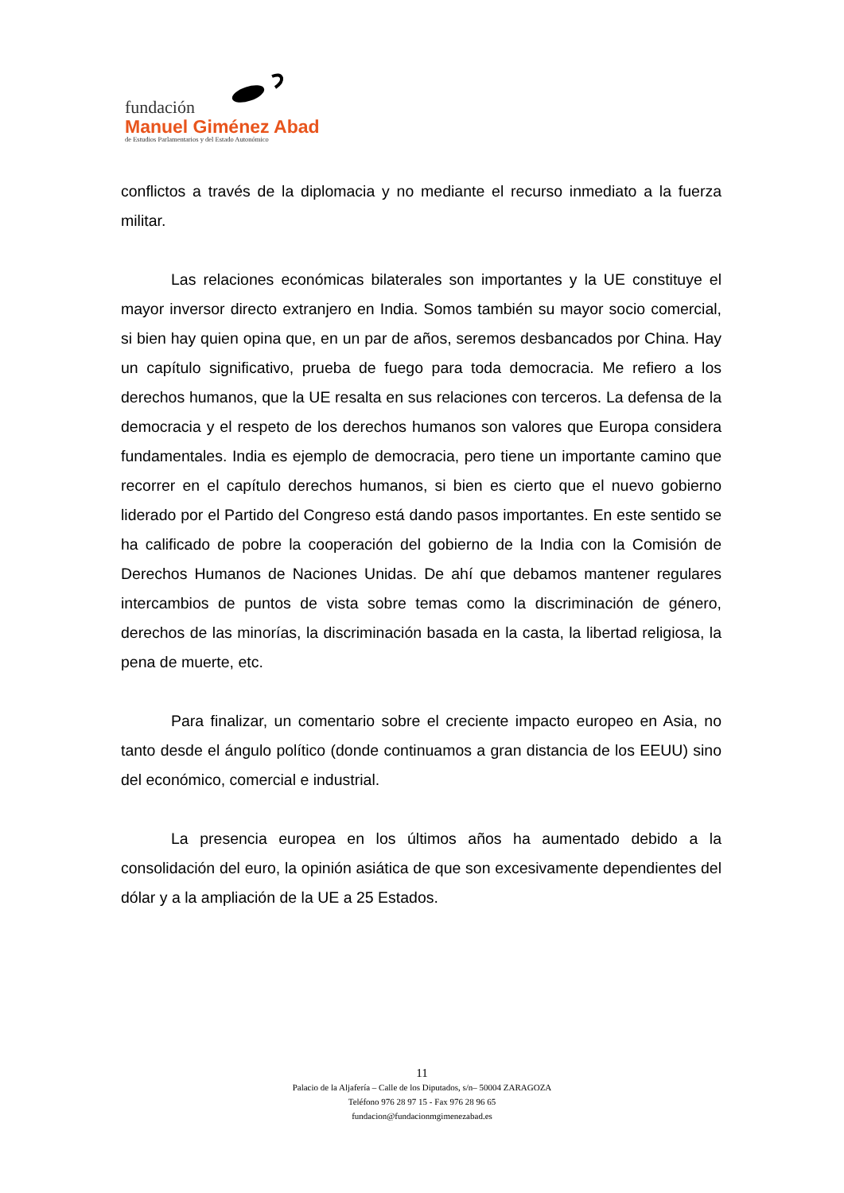fundación
Manuel Giménez Abad
de Estudios Parlamentarios y del Estado Autonómico
conflictos a través de la diplomacia y no mediante el recurso inmediato a la fuerza militar.
Las relaciones económicas bilaterales son importantes y la UE constituye el mayor inversor directo extranjero en India. Somos también su mayor socio comercial, si bien hay quien opina que, en un par de años, seremos desbancados por China. Hay un capítulo significativo, prueba de fuego para toda democracia. Me refiero a los derechos humanos, que la UE resalta en sus relaciones con terceros. La defensa de la democracia y el respeto de los derechos humanos son valores que Europa considera fundamentales. India es ejemplo de democracia, pero tiene un importante camino que recorrer en el capítulo derechos humanos, si bien es cierto que el nuevo gobierno liderado por el Partido del Congreso está dando pasos importantes. En este sentido se ha calificado de pobre la cooperación del gobierno de la India con la Comisión de Derechos Humanos de Naciones Unidas. De ahí que debamos mantener regulares intercambios de puntos de vista sobre temas como la discriminación de género, derechos de las minorías, la discriminación basada en la casta, la libertad religiosa, la pena de muerte, etc.
Para finalizar, un comentario sobre el creciente impacto europeo en Asia, no tanto desde el ángulo político (donde continuamos a gran distancia de los EEUU) sino del económico, comercial e industrial.
La presencia europea en los últimos años ha aumentado debido a la consolidación del euro, la opinión asiática de que son excesivamente dependientes del dólar y a la ampliación de la UE a 25 Estados.
11
Palacio de la Aljafería – Calle de los Diputados, s/n– 50004 ZARAGOZA
Teléfono 976 28 97 15 - Fax 976 28 96 65
fundacion@fundacionmgimenezabad.es